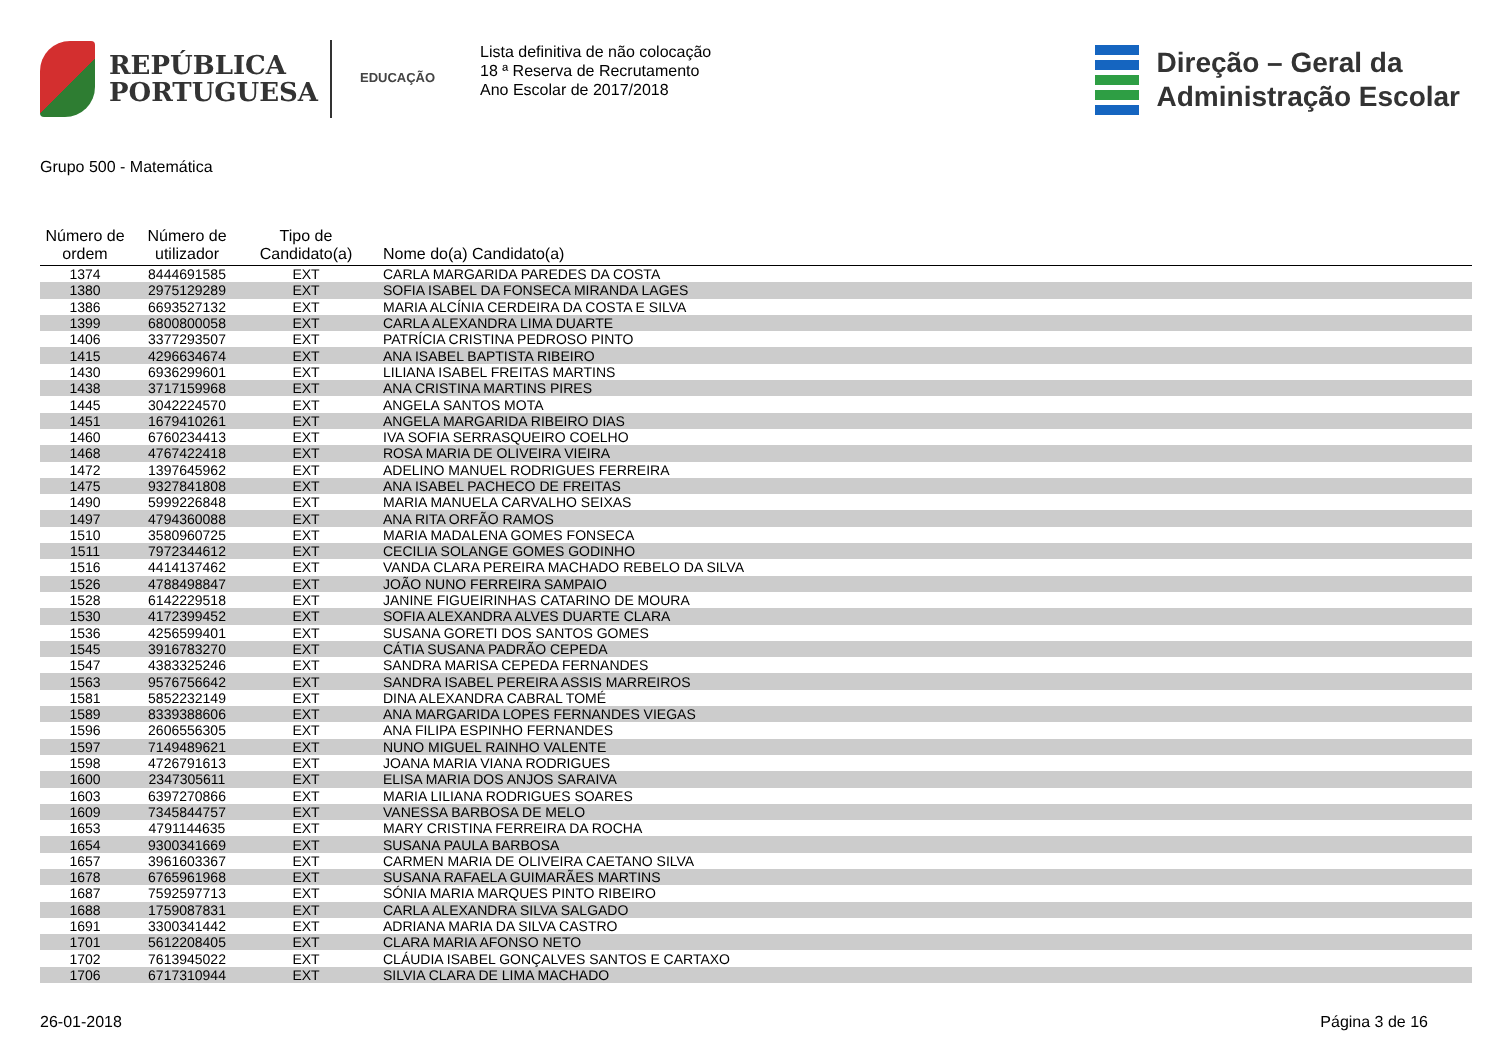REPÚBLICA
PORTUGUESA
EDUCAÇÃO
Lista definitiva de não colocação
18 ª Reserva de Recrutamento
Ano Escolar de 2017/2018
Direção – Geral da
Administração Escolar
Grupo 500 - Matemática
| Número de ordem | Número de utilizador | Tipo de Candidato(a) | Nome do(a) Candidato(a) |
| --- | --- | --- | --- |
| 1374 | 8444691585 | EXT | CARLA MARGARIDA PAREDES DA COSTA |
| 1380 | 2975129289 | EXT | SOFIA ISABEL DA FONSECA MIRANDA LAGES |
| 1386 | 6693527132 | EXT | MARIA ALCÍNIA CERDEIRA DA COSTA E SILVA |
| 1399 | 6800800058 | EXT | CARLA ALEXANDRA LIMA DUARTE |
| 1406 | 3377293507 | EXT | PATRÍCIA CRISTINA PEDROSO PINTO |
| 1415 | 4296634674 | EXT | ANA ISABEL BAPTISTA RIBEIRO |
| 1430 | 6936299601 | EXT | LILIANA ISABEL FREITAS MARTINS |
| 1438 | 3717159968 | EXT | ANA CRISTINA MARTINS PIRES |
| 1445 | 3042224570 | EXT | ANGELA SANTOS MOTA |
| 1451 | 1679410261 | EXT | ANGELA MARGARIDA RIBEIRO DIAS |
| 1460 | 6760234413 | EXT | IVA SOFIA SERRASQUEIRO COELHO |
| 1468 | 4767422418 | EXT | ROSA MARIA DE OLIVEIRA VIEIRA |
| 1472 | 1397645962 | EXT | ADELINO MANUEL RODRIGUES FERREIRA |
| 1475 | 9327841808 | EXT | ANA ISABEL PACHECO DE FREITAS |
| 1490 | 5999226848 | EXT | MARIA MANUELA CARVALHO SEIXAS |
| 1497 | 4794360088 | EXT | ANA RITA ORFÃO RAMOS |
| 1510 | 3580960725 | EXT | MARIA MADALENA GOMES FONSECA |
| 1511 | 7972344612 | EXT | CECILIA SOLANGE GOMES GODINHO |
| 1516 | 4414137462 | EXT | VANDA CLARA PEREIRA MACHADO REBELO DA SILVA |
| 1526 | 4788498847 | EXT | JOÃO NUNO FERREIRA SAMPAIO |
| 1528 | 6142229518 | EXT | JANINE FIGUEIRINHAS CATARINO DE MOURA |
| 1530 | 4172399452 | EXT | SOFIA ALEXANDRA ALVES DUARTE CLARA |
| 1536 | 4256599401 | EXT | SUSANA GORETI DOS SANTOS GOMES |
| 1545 | 3916783270 | EXT | CÁTIA SUSANA PADRÃO CEPEDA |
| 1547 | 4383325246 | EXT | SANDRA MARISA CEPEDA FERNANDES |
| 1563 | 9576756642 | EXT | SANDRA ISABEL PEREIRA ASSIS MARREIROS |
| 1581 | 5852232149 | EXT | DINA ALEXANDRA CABRAL TOMÉ |
| 1589 | 8339388606 | EXT | ANA MARGARIDA LOPES FERNANDES VIEGAS |
| 1596 | 2606556305 | EXT | ANA FILIPA ESPINHO FERNANDES |
| 1597 | 7149489621 | EXT | NUNO MIGUEL RAINHO VALENTE |
| 1598 | 4726791613 | EXT | JOANA MARIA VIANA RODRIGUES |
| 1600 | 2347305611 | EXT | ELISA MARIA DOS ANJOS SARAIVA |
| 1603 | 6397270866 | EXT | MARIA LILIANA RODRIGUES SOARES |
| 1609 | 7345844757 | EXT | VANESSA BARBOSA DE MELO |
| 1653 | 4791144635 | EXT | MARY CRISTINA FERREIRA DA ROCHA |
| 1654 | 9300341669 | EXT | SUSANA PAULA BARBOSA |
| 1657 | 3961603367 | EXT | CARMEN MARIA DE OLIVEIRA CAETANO SILVA |
| 1678 | 6765961968 | EXT | SUSANA RAFAELA GUIMARÃES MARTINS |
| 1687 | 7592597713 | EXT | SÓNIA MARIA MARQUES PINTO RIBEIRO |
| 1688 | 1759087831 | EXT | CARLA ALEXANDRA SILVA SALGADO |
| 1691 | 3300341442 | EXT | ADRIANA MARIA DA SILVA CASTRO |
| 1701 | 5612208405 | EXT | CLARA MARIA AFONSO NETO |
| 1702 | 7613945022 | EXT | CLÁUDIA ISABEL GONÇALVES SANTOS E CARTAXO |
| 1706 | 6717310944 | EXT | SILVIA CLARA DE LIMA MACHADO |
26-01-2018 Página 3 de 16